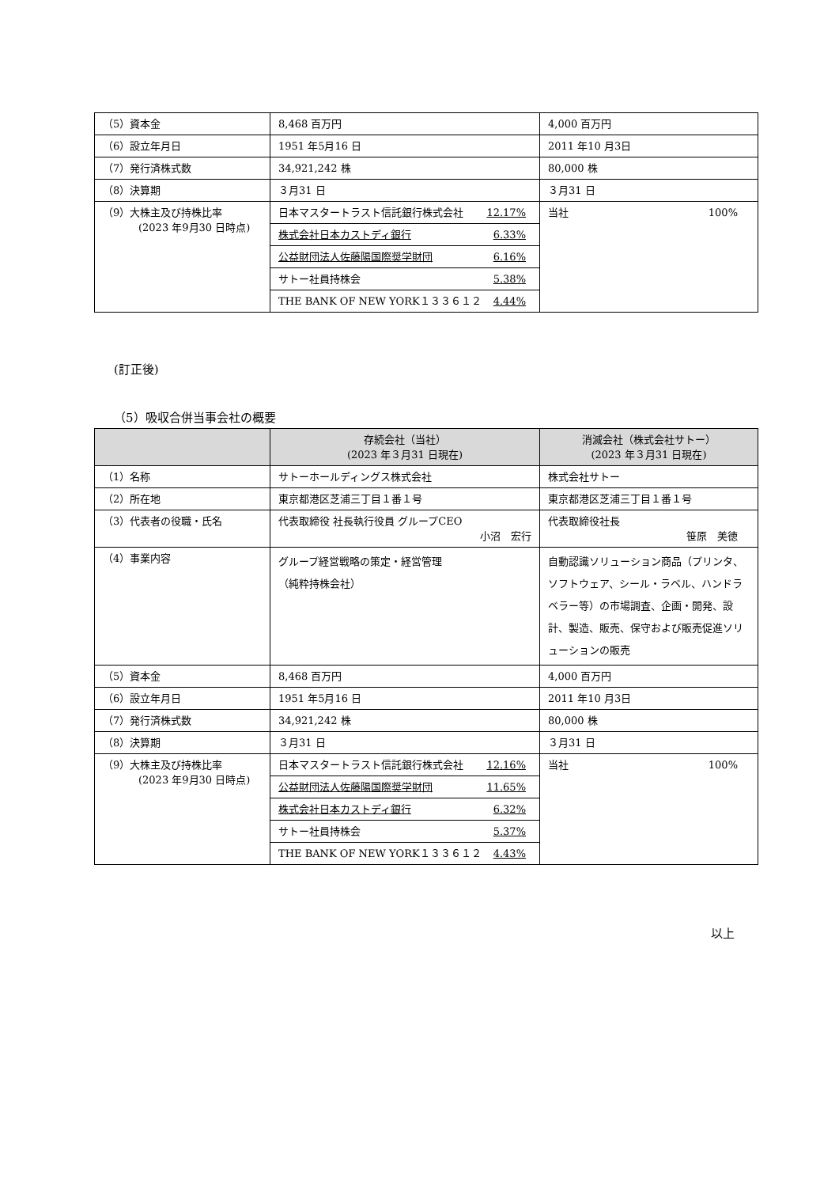| （5）資本金 | 8,468 百万円 | 4,000 百万円 |
| （6）設立年月日 | 1951 年5月16 日 | 2011 年10 月3日 |
| （7）発行済株式数 | 34,921,242 株 | 80,000 株 |
| （8）決算期 | ３月31 日 | ３月31 日 |
| （9）大株主及び持株比率 (2023 年9月30 日時点) | / 日本マスタートラスト信託銀行株式会社 12.17% / / 株式会社日本カストディ銀行 6.33% / / 公益財団法人佐藤陽国際奨学財団 6.16% / / サトー社員持株会 5.38% / / THE BANK OF NEW YORK１３３６１２ 4.44% / | 当社 100% |
(訂正後)
（5）吸収合併当事会社の概要
| | 存続会社（当社） (2023 年３月31 日現在) | 消滅会社（株式会社サトー） (2023 年３月31 日現在) |
| --- | --- | --- |
| （1）名称 | サトーホールディングス株式会社 | 株式会社サトー |
| （2）所在地 | 東京都港区芝浦三丁目１番１号 | 東京都港区芝浦三丁目１番１号 |
| （3）代表者の役職・氏名 | 代表取締役 社長執行役員 グループCEO 小沼 宏行 | 代表取締役社長 笹原 美徳 |
| （4）事業内容 | グループ経営戦略の策定・経営管理 （純粋持株会社） | 自動認識ソリューション商品（プリンタ、ソフトウェア、シール・ラベル、ハンドラベラー等）の市場調査、企画・開発、設計、製造、販売、保守および販売促進ソリューションの販売 |
| （5）資本金 | 8,468 百万円 | 4,000 百万円 |
| （6）設立年月日 | 1951 年5月16 日 | 2011 年10 月3日 |
| （7）発行済株式数 | 34,921,242 株 | 80,000 株 |
| （8）決算期 | ３月31 日 | ３月31 日 |
| （9）大株主及び持株比率 (2023 年9月30 日時点) | / 日本マスタートラスト信託銀行株式会社 12.16% / / 公益財団法人佐藤陽国際奨学財団 11.65% / / 株式会社日本カストディ銀行 6.32% / / サトー社員持株会 5.37% / / THE BANK OF NEW YORK１３３６１２ 4.43% / | 当社 100% |
以上